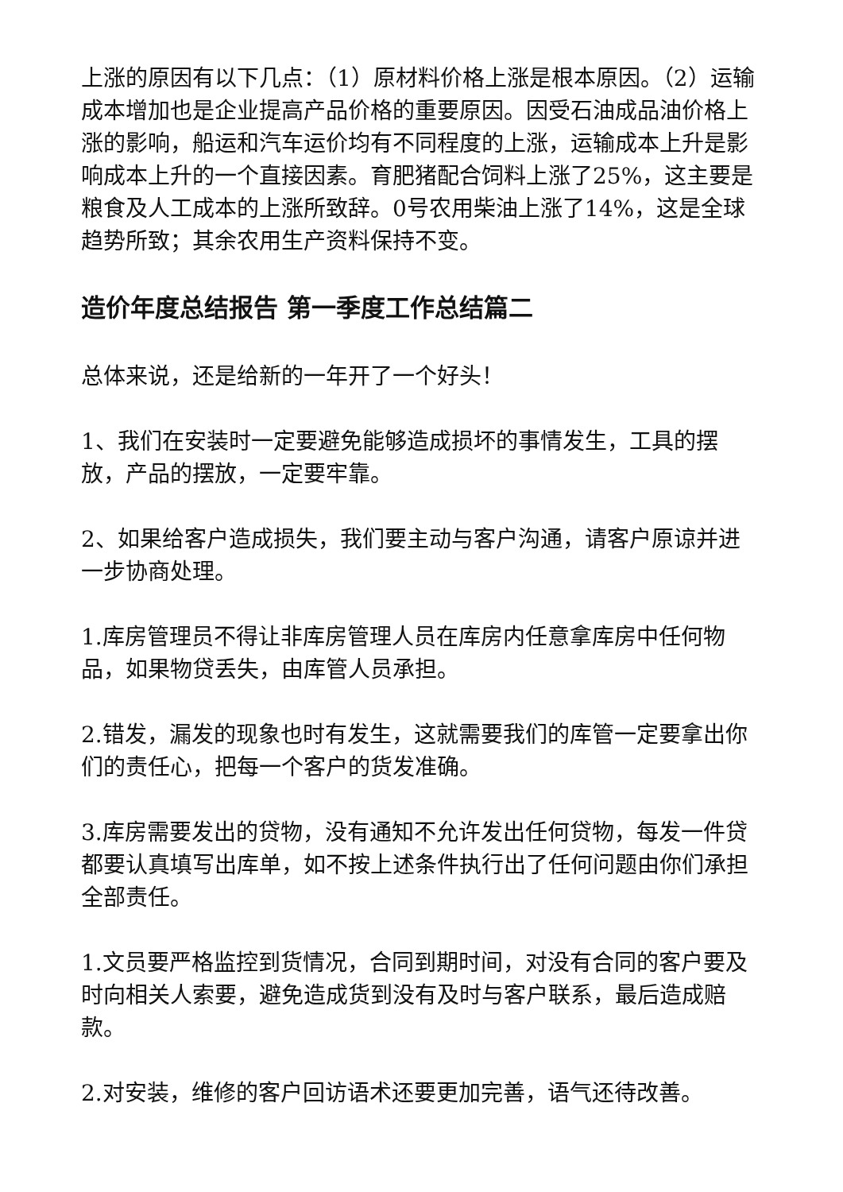上涨的原因有以下几点：（1）原材料价格上涨是根本原因。（2）运输成本增加也是企业提高产品价格的重要原因。因受石油成品油价格上涨的影响，船运和汽车运价均有不同程度的上涨，运输成本上升是影响成本上升的一个直接因素。育肥猪配合饲料上涨了25%，这主要是粮食及人工成本的上涨所致辞。0号农用柴油上涨了14%，这是全球趋势所致；其余农用生产资料保持不变。
造价年度总结报告 第一季度工作总结篇二
总体来说，还是给新的一年开了一个好头！
1、我们在安装时一定要避免能够造成损坏的事情发生，工具的摆放，产品的摆放，一定要牢靠。
2、如果给客户造成损失，我们要主动与客户沟通，请客户原谅并进一步协商处理。
1.库房管理员不得让非库房管理人员在库房内任意拿库房中任何物品，如果物贷丢失，由库管人员承担。
2.错发，漏发的现象也时有发生，这就需要我们的库管一定要拿出你们的责任心，把每一个客户的货发准确。
3.库房需要发出的贷物，没有通知不允许发出任何贷物，每发一件贷都要认真填写出库单，如不按上述条件执行出了任何问题由你们承担全部责任。
1.文员要严格监控到货情况，合同到期时间，对没有合同的客户要及时向相关人索要，避免造成货到没有及时与客户联系，最后造成赔款。
2.对安装，维修的客户回访语术还要更加完善，语气还待改善。